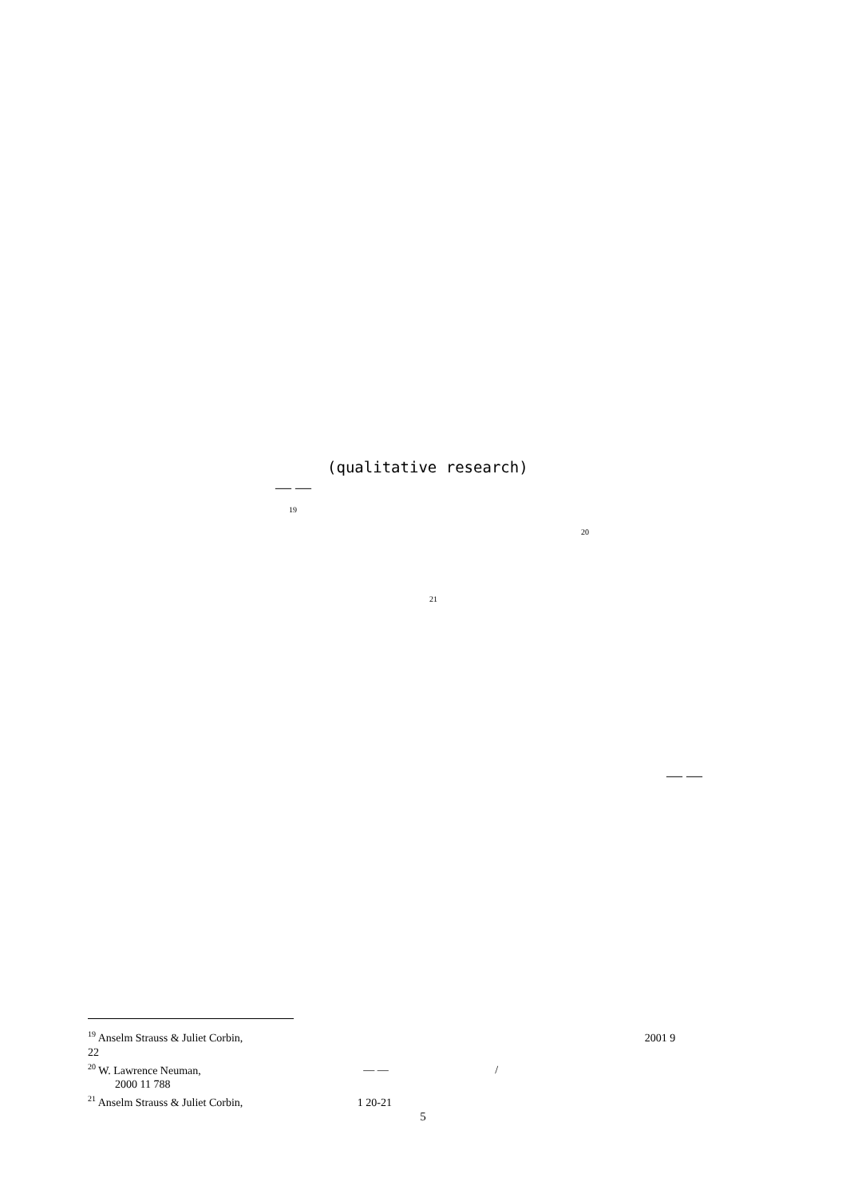(qualitative research)
— —
<sup>19</sup>
<sup>20</sup>
<sup>21</sup>
— —
<sup>19</sup> Anselm Strauss & Juliet Corbin, 2001 9
22
<sup>20</sup> W. Lawrence Neuman, — — /
2000 11 788
<sup>21</sup> Anselm Strauss & Juliet Corbin, 1 20-21
5